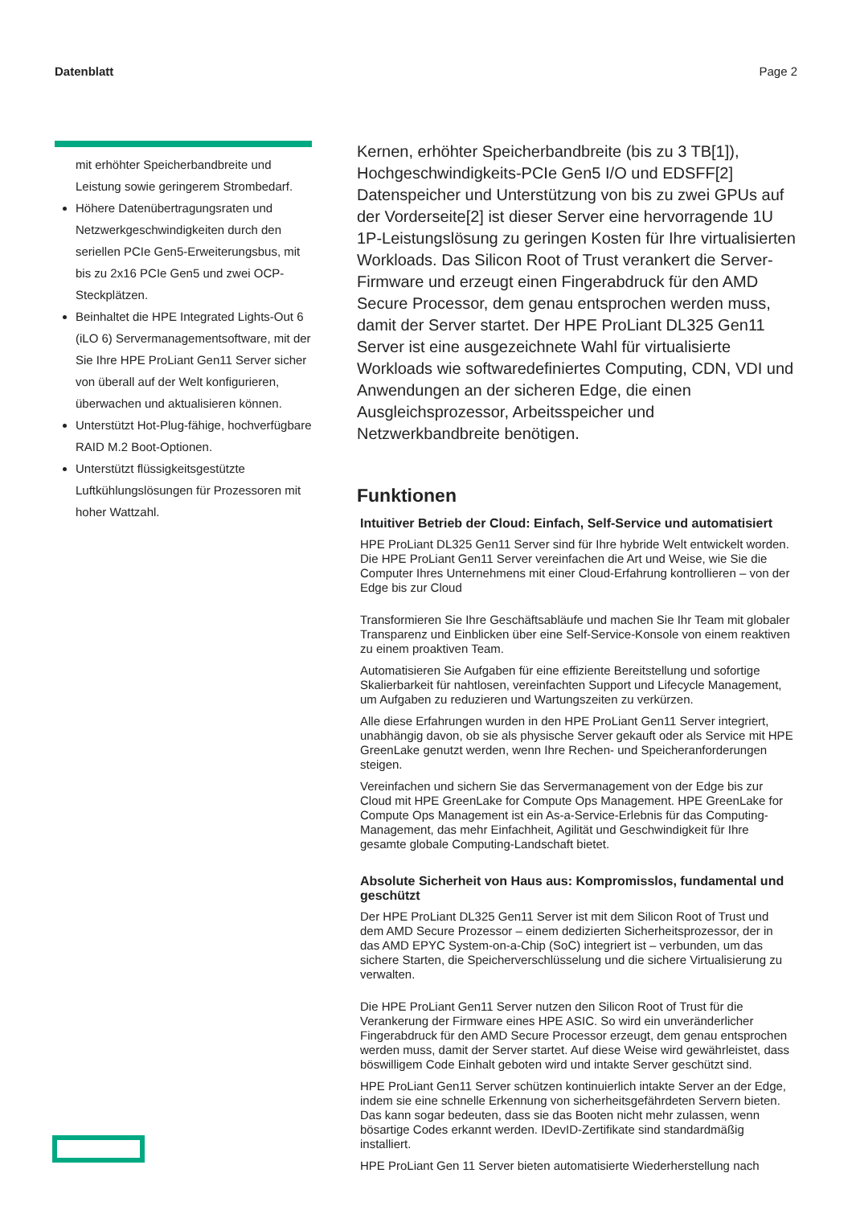Datenblatt Page 2
mit erhöhter Speicherbandbreite und Leistung sowie geringerem Strombedarf.
Höhere Datenübertragungsraten und Netzwerkgeschwindigkeiten durch den seriellen PCIe Gen5-Erweiterungsbus, mit bis zu 2x16 PCIe Gen5 und zwei OCP-Steckplätzen.
Beinhaltet die HPE Integrated Lights-Out 6 (iLO 6) Servermanagementsoftware, mit der Sie Ihre HPE ProLiant Gen11 Server sicher von überall auf der Welt konfigurieren, überwachen und aktualisieren können.
Unterstützt Hot-Plug-fähige, hochverfügbare RAID M.2 Boot-Optionen.
Unterstützt flüssigkeitsgestützte Luftkühlungslösungen für Prozessoren mit hoher Wattzahl.
Kernen, erhöhter Speicherbandbreite (bis zu 3 TB[1]), Hochgeschwindigkeits-PCIe Gen5 I/O und EDSFF[2] Datenspeicher und Unterstützung von bis zu zwei GPUs auf der Vorderseite[2] ist dieser Server eine hervorragende 1U 1P-Leistungslösung zu geringen Kosten für Ihre virtualisierten Workloads. Das Silicon Root of Trust verankert die Server-Firmware und erzeugt einen Fingerabdruck für den AMD Secure Processor, dem genau entsprochen werden muss, damit der Server startet. Der HPE ProLiant DL325 Gen11 Server ist eine ausgezeichnete Wahl für virtualisierte Workloads wie softwaredefiniertes Computing, CDN, VDI und Anwendungen an der sicheren Edge, die einen Ausgleichsprozessor, Arbeitsspeicher und Netzwerkbandbreite benötigen.
Funktionen
Intuitiver Betrieb der Cloud: Einfach, Self-Service und automatisiert
HPE ProLiant DL325 Gen11 Server sind für Ihre hybride Welt entwickelt worden. Die HPE ProLiant Gen11 Server vereinfachen die Art und Weise, wie Sie die Computer Ihres Unternehmens mit einer Cloud-Erfahrung kontrollieren – von der Edge bis zur Cloud
Transformieren Sie Ihre Geschäftsabläufe und machen Sie Ihr Team mit globaler Transparenz und Einblicken über eine Self-Service-Konsole von einem reaktiven zu einem proaktiven Team.
Automatisieren Sie Aufgaben für eine effiziente Bereitstellung und sofortige Skalierbarkeit für nahtlosen, vereinfachten Support und Lifecycle Management, um Aufgaben zu reduzieren und Wartungszeiten zu verkürzen.
Alle diese Erfahrungen wurden in den HPE ProLiant Gen11 Server integriert, unabhängig davon, ob sie als physische Server gekauft oder als Service mit HPE GreenLake genutzt werden, wenn Ihre Rechen- und Speicheranforderungen steigen.
Vereinfachen und sichern Sie das Servermanagement von der Edge bis zur Cloud mit HPE GreenLake for Compute Ops Management. HPE GreenLake for Compute Ops Management ist ein As-a-Service-Erlebnis für das Computing-Management, das mehr Einfachheit, Agilität und Geschwindigkeit für Ihre gesamte globale Computing-Landschaft bietet.
Absolute Sicherheit von Haus aus: Kompromisslos, fundamental und geschützt
Der HPE ProLiant DL325 Gen11 Server ist mit dem Silicon Root of Trust und dem AMD Secure Prozessor – einem dedizierten Sicherheitsprozessor, der in das AMD EPYC System-on-a-Chip (SoC) integriert ist – verbunden, um das sichere Starten, die Speicherverschlüsselung und die sichere Virtualisierung zu verwalten.
Die HPE ProLiant Gen11 Server nutzen den Silicon Root of Trust für die Verankerung der Firmware eines HPE ASIC. So wird ein unveränderlicher Fingerabdruck für den AMD Secure Processor erzeugt, dem genau entsprochen werden muss, damit der Server startet. Auf diese Weise wird gewährleistet, dass böswilligem Code Einhalt geboten wird und intakte Server geschützt sind.
HPE ProLiant Gen11 Server schützen kontinuierlich intakte Server an der Edge, indem sie eine schnelle Erkennung von sicherheitsgefährdeten Servern bieten. Das kann sogar bedeuten, dass sie das Booten nicht mehr zulassen, wenn bösartige Codes erkannt werden. IDevID-Zertifikate sind standardmäßig installiert.
HPE ProLiant Gen 11 Server bieten automatisierte Wiederherstellung nach